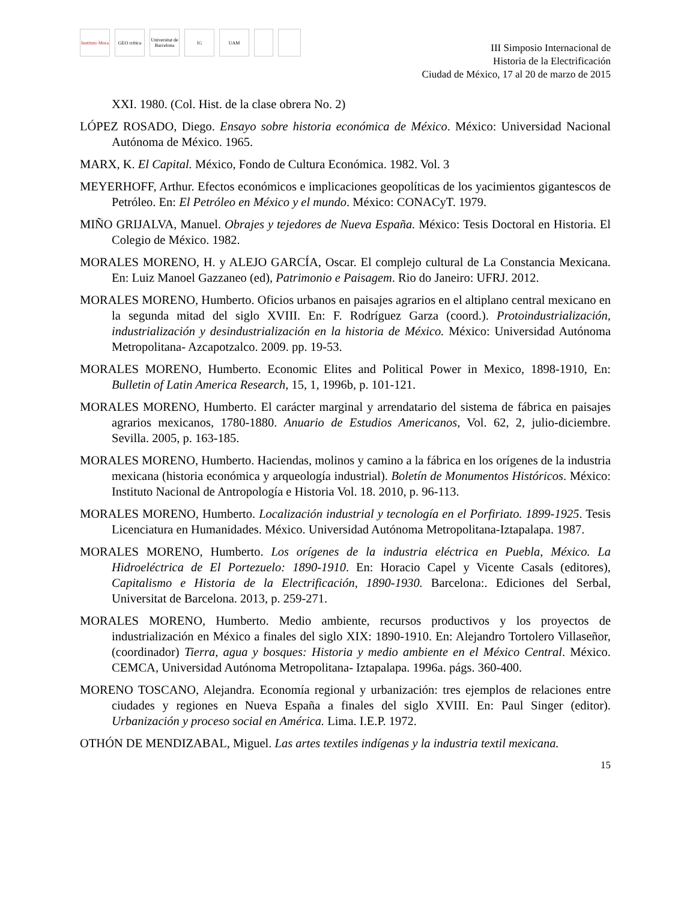Instituto Mora
GEO crítica
Universitat de Barcelona
IG UAM
III Simposio Internacional de
Historia de la Electrificación
Ciudad de México, 17 al 20 de marzo de 2015
XXI. 1980. (Col. Hist. de la clase obrera No. 2)
LÓPEZ ROSADO, Diego. Ensayo sobre historia económica de México. México: Universidad Nacional Autónoma de México. 1965.
MARX, K. El Capital. México, Fondo de Cultura Económica. 1982. Vol. 3
MEYERHOFF, Arthur. Efectos económicos e implicaciones geopolíticas de los yacimientos gigantescos de Petróleo. En: El Petróleo en México y el mundo. México: CONACyT. 1979.
MIÑO GRIJALVA, Manuel. Obrajes y tejedores de Nueva España. México: Tesis Doctoral en Historia. El Colegio de México. 1982.
MORALES MORENO, H. y ALEJO GARCÍA, Oscar. El complejo cultural de La Constancia Mexicana. En: Luiz Manoel Gazzaneo (ed), Patrimonio e Paisagem. Rio do Janeiro: UFRJ. 2012.
MORALES MORENO, Humberto. Oficios urbanos en paisajes agrarios en el altiplano central mexicano en la segunda mitad del siglo XVIII. En: F. Rodríguez Garza (coord.). Protoindustrialización, industrialización y desindustrialización en la historia de México. México: Universidad Autónoma Metropolitana- Azcapotzalco. 2009. pp. 19-53.
MORALES MORENO, Humberto. Economic Elites and Political Power in Mexico, 1898-1910, En: Bulletin of Latin America Research, 15, 1, 1996b, p. 101-121.
MORALES MORENO, Humberto. El carácter marginal y arrendatario del sistema de fábrica en paisajes agrarios mexicanos, 1780-1880. Anuario de Estudios Americanos, Vol. 62, 2, julio-diciembre. Sevilla. 2005, p. 163-185.
MORALES MORENO, Humberto. Haciendas, molinos y camino a la fábrica en los orígenes de la industria mexicana (historia económica y arqueología industrial). Boletín de Monumentos Históricos. México: Instituto Nacional de Antropología e Historia Vol. 18. 2010, p. 96-113.
MORALES MORENO, Humberto. Localización industrial y tecnología en el Porfiriato. 1899-1925. Tesis Licenciatura en Humanidades. México. Universidad Autónoma Metropolitana-Iztapalapa. 1987.
MORALES MORENO, Humberto. Los orígenes de la industria eléctrica en Puebla, México. La Hidroeléctrica de El Portezuelo: 1890-1910. En: Horacio Capel y Vicente Casals (editores), Capitalismo e Historia de la Electrificación, 1890-1930. Barcelona:. Ediciones del Serbal, Universitat de Barcelona. 2013, p. 259-271.
MORALES MORENO, Humberto. Medio ambiente, recursos productivos y los proyectos de industrialización en México a finales del siglo XIX: 1890-1910. En: Alejandro Tortolero Villaseñor, (coordinador) Tierra, agua y bosques: Historia y medio ambiente en el México Central. México. CEMCA, Universidad Autónoma Metropolitana- Iztapalapa. 1996a. págs. 360-400.
MORENO TOSCANO, Alejandra. Economía regional y urbanización: tres ejemplos de relaciones entre ciudades y regiones en Nueva España a finales del siglo XVIII. En: Paul Singer (editor). Urbanización y proceso social en América. Lima. I.E.P. 1972.
OTHÓN DE MENDIZABAL, Miguel. Las artes textiles indígenas y la industria textil mexicana.
15